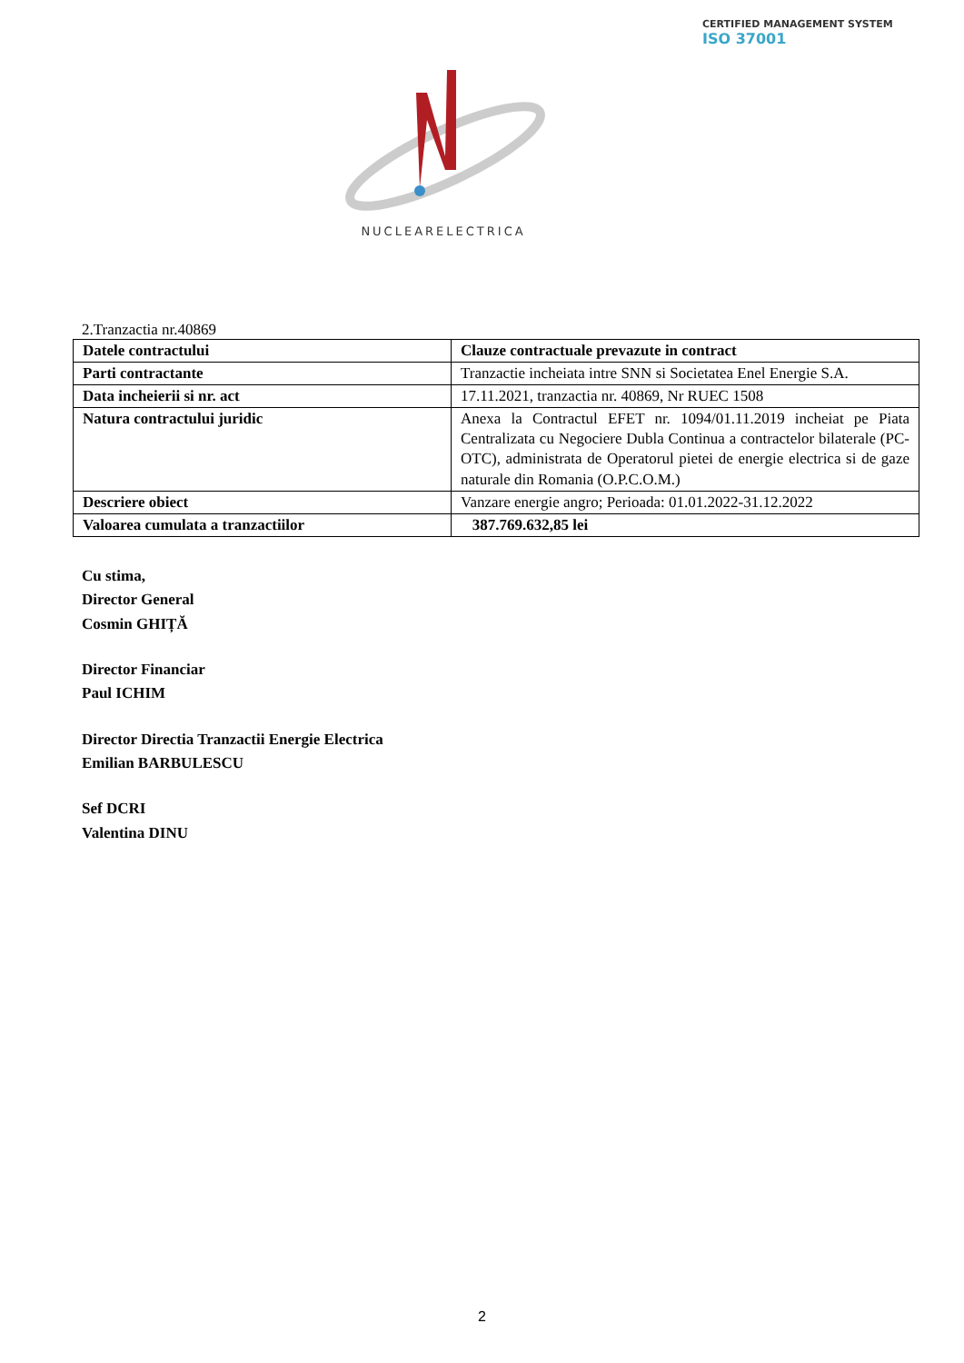CERTIFIED MANAGEMENT SYSTEM
ISO 37001
NUCLEARELECTRICA
2.Tranzactia nr.40869
| Datele contractului | Clauze contractuale prevazute in contract |
| Parti contractante | Tranzactie incheiata intre SNN si Societatea Enel Energie S.A. |
| Data incheierii si nr. act | 17.11.2021, tranzactia nr. 40869, Nr RUEC 1508 |
| Natura contractului juridic | Anexa la Contractul EFET nr. 1094/01.11.2019 incheiat pe Piata Centralizata cu Negociere Dubla Continua a contractelor bilaterale (PC-OTC), administrata de Operatorul pietei de energie electrica si de gaze naturale din Romania (O.P.C.O.M.) |
| Descriere obiect | Vanzare energie angro; Perioada: 01.01.2022-31.12.2022 |
| Valoarea cumulata a tranzactiilor | 387.769.632,85 lei |
Cu stima,
Director General
Cosmin GHIȚĂ
Director Financiar
Paul ICHIM
Director Directia Tranzactii Energie Electrica
Emilian BARBULESCU
Sef DCRI
Valentina DINU
2